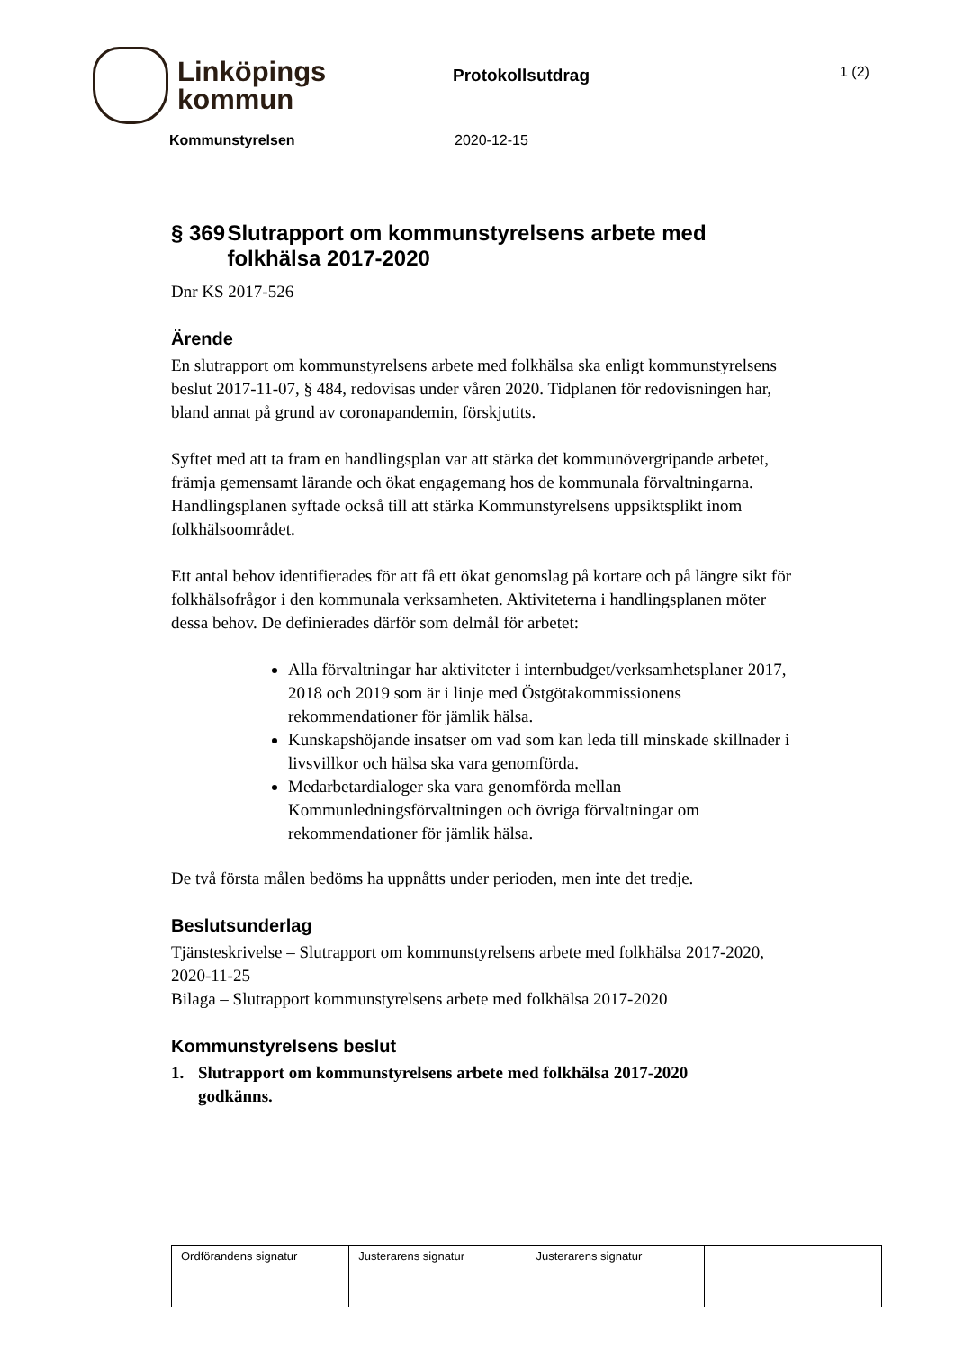Linköpings
kommun
Protokollsutdrag
1 (2)
Kommunstyrelsen 2020-12-15
§ 369 Slutrapport om kommunstyrelsens arbete med folkhälsa 2017-2020
Dnr KS 2017-526
Ärende
En slutrapport om kommunstyrelsens arbete med folkhälsa ska enligt kommunstyrelsens beslut 2017-11-07, § 484, redovisas under våren 2020. Tidplanen för redovisningen har, bland annat på grund av coronapandemin, förskjutits.
Syftet med att ta fram en handlingsplan var att stärka det kommunövergripande arbetet, främja gemensamt lärande och ökat engagemang hos de kommunala förvaltningarna. Handlingsplanen syftade också till att stärka Kommunstyrelsens uppsiktsplikt inom folkhälsoområdet.
Ett antal behov identifierades för att få ett ökat genomslag på kortare och på längre sikt för folkhälsofrågor i den kommunala verksamheten. Aktiviteterna i handlingsplanen möter dessa behov. De definierades därför som delmål för arbetet:
Alla förvaltningar har aktiviteter i internbudget/verksamhetsplaner 2017, 2018 och 2019 som är i linje med Östgötakommissionens rekommendationer för jämlik hälsa.
Kunskapshöjande insatser om vad som kan leda till minskade skillnader i livsvillkor och hälsa ska vara genomförda.
Medarbetardialoger ska vara genomförda mellan Kommunledningsförvaltningen och övriga förvaltningar om rekommendationer för jämlik hälsa.
De två första målen bedöms ha uppnåtts under perioden, men inte det tredje.
Beslutsunderlag
Tjänsteskrivelse – Slutrapport om kommunstyrelsens arbete med folkhälsa 2017-2020, 2020-11-25
Bilaga – Slutrapport kommunstyrelsens arbete med folkhälsa 2017-2020
Kommunstyrelsens beslut
1. Slutrapport om kommunstyrelsens arbete med folkhälsa 2017-2020 godkänns.
| Ordförandens signatur | Justerarens signatur | Justerarens signatur | |